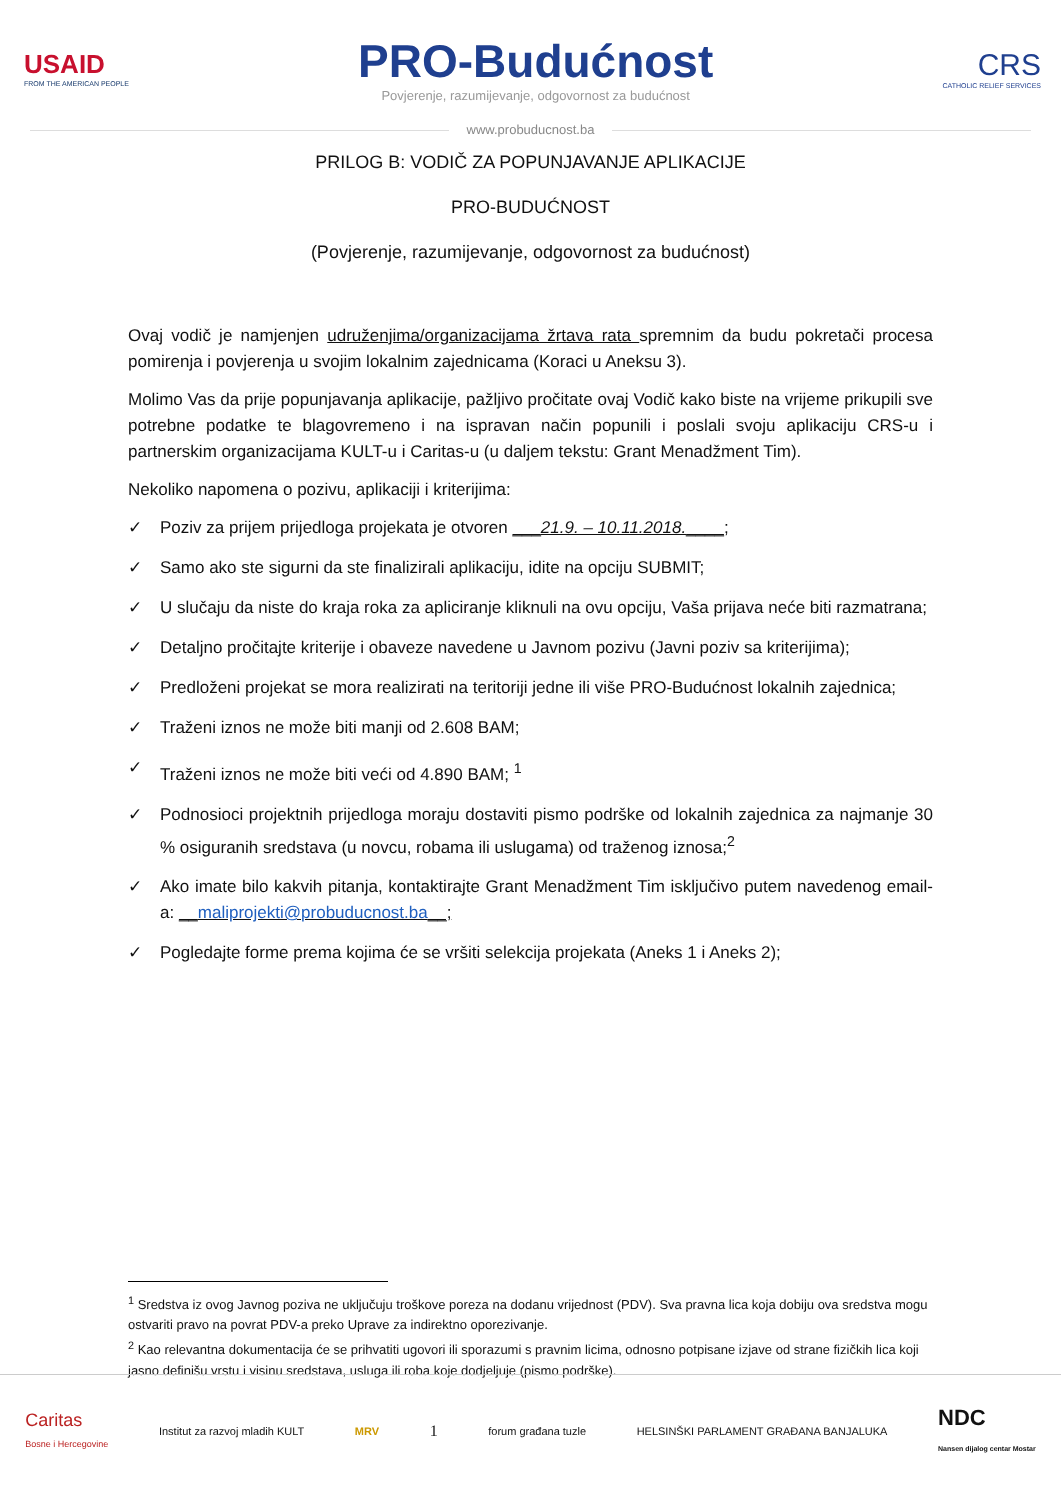USAID
FROM THE AMERICAN PEOPLE
PRO-Budućnost
Povjerenje, razumijevanje, odgovornost za budućnost
CRS
CATHOLIC RELIEF SERVICES
www.probuducnost.ba
PRILOG B: VODIČ ZA POPUNJAVANJE APLIKACIJE
PRO-BUDUĆNOST
(Povjerenje, razumijevanje, odgovornost za budućnost)
Ovaj vodič je namjenjen udruženjima/organizacijama žrtava rata spremnim da budu pokretači procesa pomirenja i povjerenja u svojim lokalnim zajednicama (Koraci u Aneksu 3).
Molimo Vas da prije popunjavanja aplikacije, pažljivo pročitate ovaj Vodič kako biste na vrijeme prikupili sve potrebne podatke te blagovremeno i na ispravan način popunili i poslali svoju aplikaciju CRS-u i partnerskim organizacijama KULT-u i Caritas-u (u daljem tekstu: Grant Menadžment Tim).
Nekoliko napomena o pozivu, aplikaciji i kriterijima:
✓ Poziv za prijem prijedloga projekata je otvoren ___21.9. – 10.11.2018.____;
✓ Samo ako ste sigurni da ste finalizirali aplikaciju, idite na opciju SUBMIT;
✓ U slučaju da niste do kraja roka za apliciranje kliknuli na ovu opciju, Vaša prijava neće biti razmatrana;
✓ Detaljno pročitajte kriterije i obaveze navedene u Javnom pozivu (Javni poziv sa kriterijima);
✓ Predloženi projekat se mora realizirati na teritoriji jedne ili više PRO-Budućnost lokalnih zajednica;
✓ Traženi iznos ne može biti manji od 2.608 BAM;
✓ Traženi iznos ne može biti veći od 4.890 BAM; <sup>1</sup>
✓ Podnosioci projektnih prijedloga moraju dostaviti pismo podrške od lokalnih zajednica za najmanje 30 % osiguranih sredstava (u novcu, robama ili uslugama) od traženog iznosa;<sup>2</sup>
✓ Ako imate bilo kakvih pitanja, kontaktirajte Grant Menadžment Tim isključivo putem navedenog email-a: __maliprojekti@probuducnost.ba__;
✓ Pogledajte forme prema kojima će se vršiti selekcija projekata (Aneks 1 i Aneks 2);
<sup>1</sup> Sredstva iz ovog Javnog poziva ne uključuju troškove poreza na dodanu vrijednost (PDV). Sva pravna lica koja dobiju ova sredstva mogu ostvariti pravo na povrat PDV-a preko Uprave za indirektno oporezivanje.
<sup>2</sup> Kao relevantna dokumentacija će se prihvatiti ugovori ili sporazumi s pravnim licima, odnosno potpisane izjave od strane fizičkih lica koji jasno definišu vrstu i visinu sredstava, usluga ili roba koje dodjeljuje (pismo podrške).
Caritas
Bosne i Hercegovine Institut za razvoj mladih KULT MRV 1 forum građana tuzle HELSINŠKI PARLAMENT GRAĐANA BANJALUKA NDC
Nansen dijalog centar Mostar